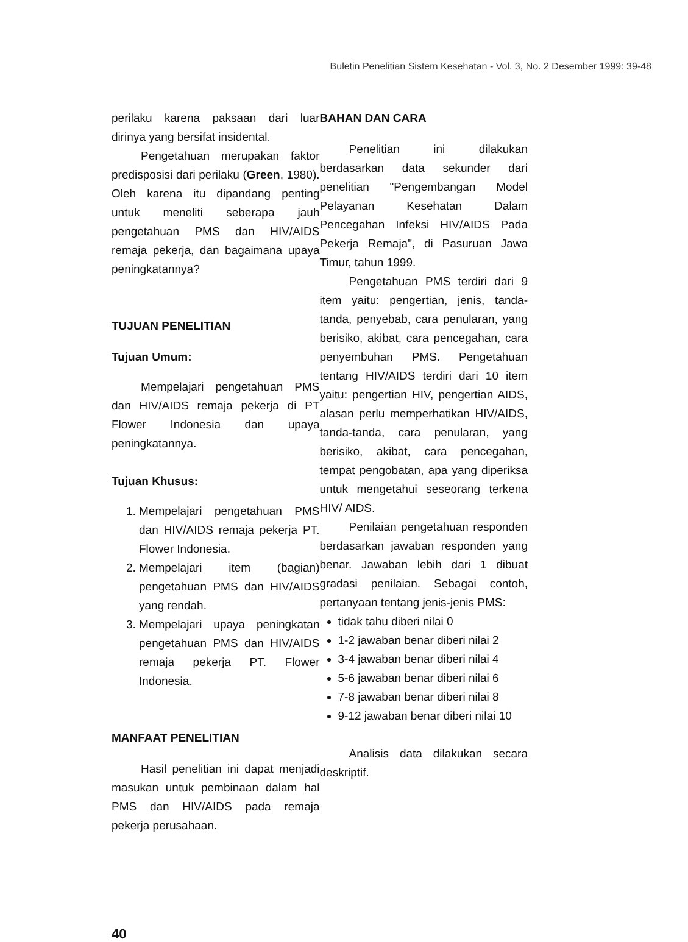Buletin Penelitian Sistem Kesehatan - Vol. 3, No. 2 Desember 1999: 39-48
perilaku karena paksaan dari luar dirinya yang bersifat insidental.
Pengetahuan merupakan faktor predisposisi dari perilaku (Green, 1980). Oleh karena itu dipandang penting untuk meneliti seberapa jauh pengetahuan PMS dan HIV/AIDS remaja pekerja, dan bagaimana upaya peningkatannya?
TUJUAN PENELITIAN
Tujuan Umum:
Mempelajari pengetahuan PMS dan HIV/AIDS remaja pekerja di PT Flower Indonesia dan upaya peningkatannya.
Tujuan Khusus:
1. Mempelajari pengetahuan PMS dan HIV/AIDS remaja pekerja PT. Flower Indonesia.
2. Mempelajari item (bagian) pengetahuan PMS dan HIV/AIDS yang rendah.
3. Mempelajari upaya peningkatan pengetahuan PMS dan HIV/AIDS remaja pekerja PT. Flower Indonesia.
MANFAAT PENELITIAN
Hasil penelitian ini dapat menjadi masukan untuk pembinaan dalam hal PMS dan HIV/AIDS pada remaja pekerja perusahaan.
BAHAN DAN CARA
Penelitian ini dilakukan berdasarkan data sekunder dari penelitian "Pengembangan Model Pelayanan Kesehatan Dalam Pencegahan Infeksi HIV/AIDS Pada Pekerja Remaja", di Pasuruan Jawa Timur, tahun 1999.
Pengetahuan PMS terdiri dari 9 item yaitu: pengertian, jenis, tanda-tanda, penyebab, cara penularan, yang berisiko, akibat, cara pencegahan, cara penyembuhan PMS. Pengetahuan tentang HIV/AIDS terdiri dari 10 item yaitu: pengertian HIV, pengertian AIDS, alasan perlu memperhatikan HIV/AIDS, tanda-tanda, cara penularan, yang berisiko, akibat, cara pencegahan, tempat pengobatan, apa yang diperiksa untuk mengetahui seseorang terkena HIV/ AIDS.
Penilaian pengetahuan responden berdasarkan jawaban responden yang benar. Jawaban lebih dari 1 dibuat gradasi penilaian. Sebagai contoh, pertanyaan tentang jenis-jenis PMS:
tidak tahu diberi nilai 0
1-2 jawaban benar diberi nilai 2
3-4 jawaban benar diberi nilai 4
5-6 jawaban benar diberi nilai 6
7-8 jawaban benar diberi nilai 8
9-12 jawaban benar diberi nilai 10
Analisis data dilakukan secara deskriptif.
40